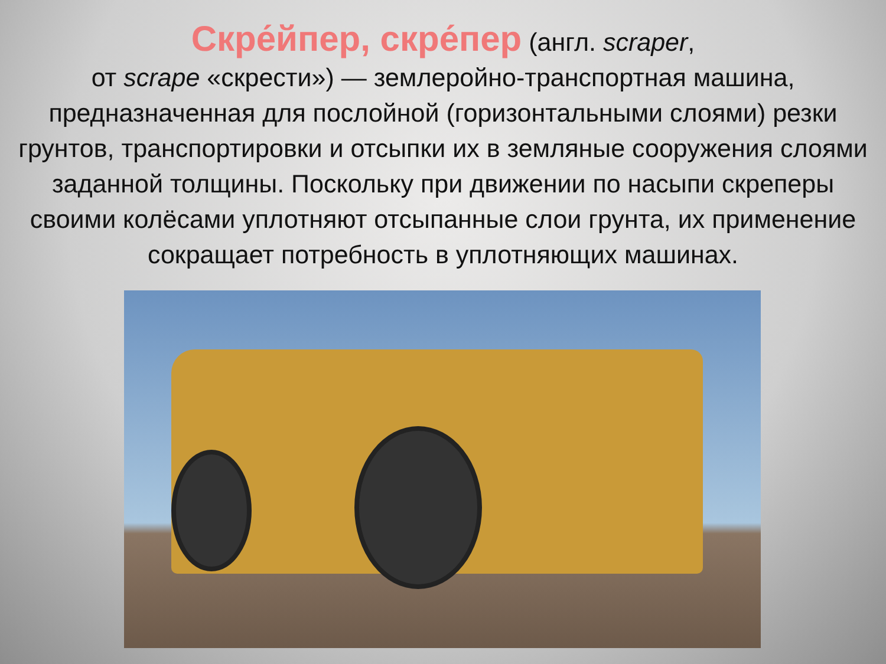Скре́йпер, скре́пер (англ. scraper,
от scrape «скрести») — землеройно-транспортная машина, предназначенная для послойной (горизонтальными слоями) резки грунтов, транспортировки и отсыпки их в земляные сооружения слоями заданной толщины. Поскольку при движении по насыпи скреперы своими колёсами уплотняют отсыпанные слои грунта, их применение сокращает потребность в уплотняющих машинах.